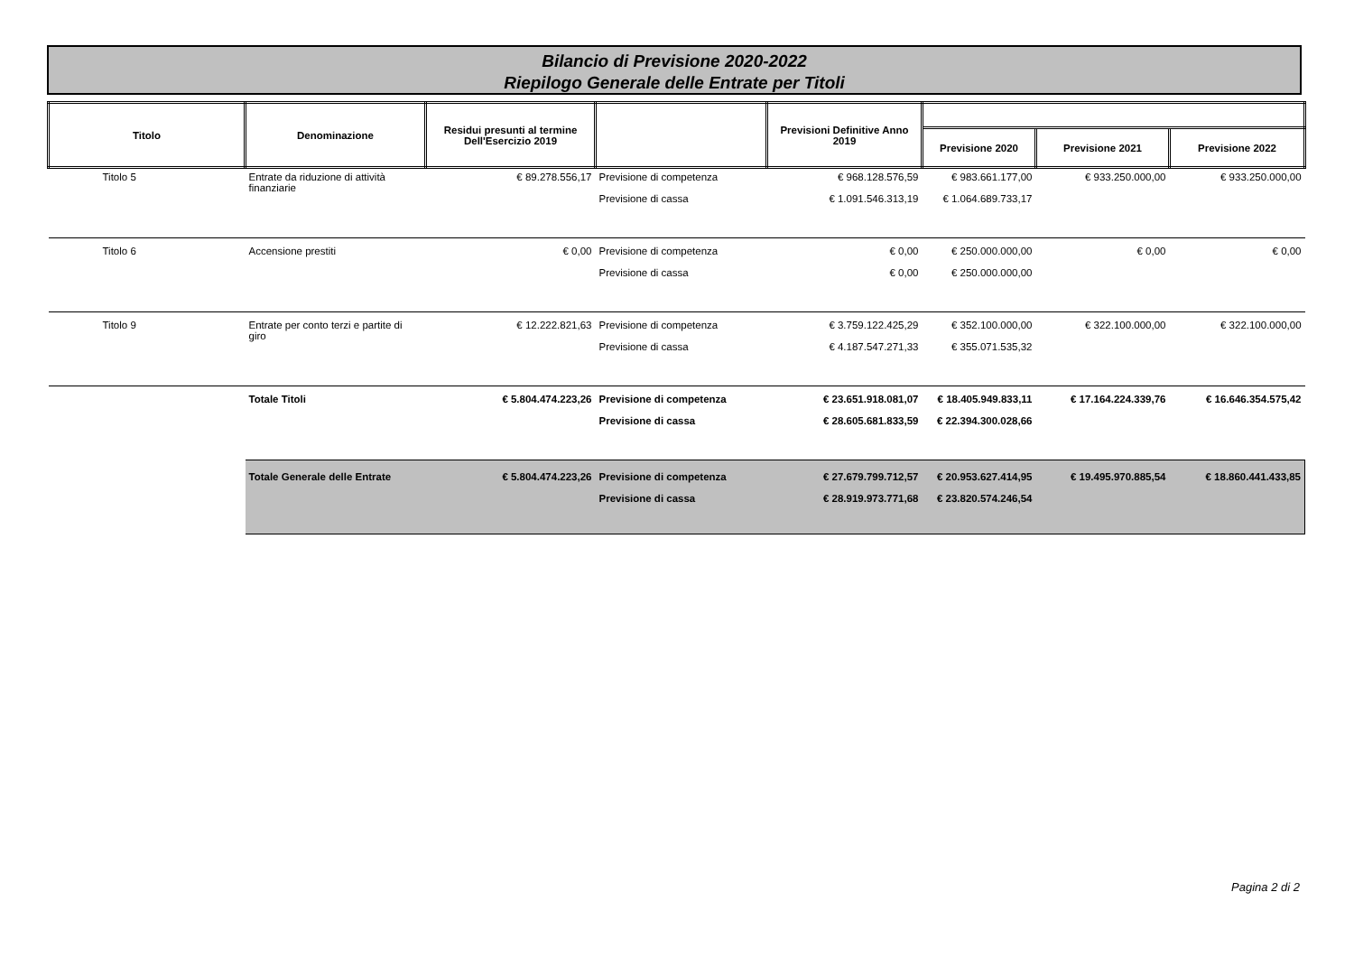Bilancio di Previsione 2020-2022
Riepilogo Generale delle Entrate per Titoli
| Titolo | Denominazione | Residui presunti al termine Dell'Esercizio 2019 | | Previsioni Definitive Anno 2019 | | | |
| --- | --- | --- | --- | --- | --- | --- | --- |
| | | | | | Previsione 2020 | Previsione 2021 | Previsione 2022 |
| Titolo 5 | Entrate da riduzione di attività finanziarie | € 89.278.556,17 | Previsione di competenza | € 968.128.576,59 | € 983.661.177,00 | € 933.250.000,00 | € 933.250.000,00 |
| | | | Previsione di cassa | € 1.091.546.313,19 | € 1.064.689.733,17 | | |
| Titolo 6 | Accensione prestiti | € 0,00 | Previsione di competenza | € 0,00 | € 250.000.000,00 | € 0,00 | € 0,00 |
| | | | Previsione di cassa | € 0,00 | € 250.000.000,00 | | |
| Titolo 9 | Entrate per conto terzi e partite di giro | € 12.222.821,63 | Previsione di competenza | € 3.759.122.425,29 | € 352.100.000,00 | € 322.100.000,00 | € 322.100.000,00 |
| | | | Previsione di cassa | € 4.187.547.271,33 | € 355.071.535,32 | | |
| | Totale Titoli | € 5.804.474.223,26 | Previsione di competenza | € 23.651.918.081,07 | € 18.405.949.833,11 | € 17.164.224.339,76 | € 16.646.354.575,42 |
| | | | Previsione di cassa | € 28.605.681.833,59 | € 22.394.300.028,66 | | |
| | Totale Generale delle Entrate | € 5.804.474.223,26 | Previsione di competenza | € 27.679.799.712,57 | € 20.953.627.414,95 | € 19.495.970.885,54 | € 18.860.441.433,85 |
| | | | Previsione di cassa | € 28.919.973.771,68 | € 23.820.574.246,54 | | |
Pagina 2 di 2